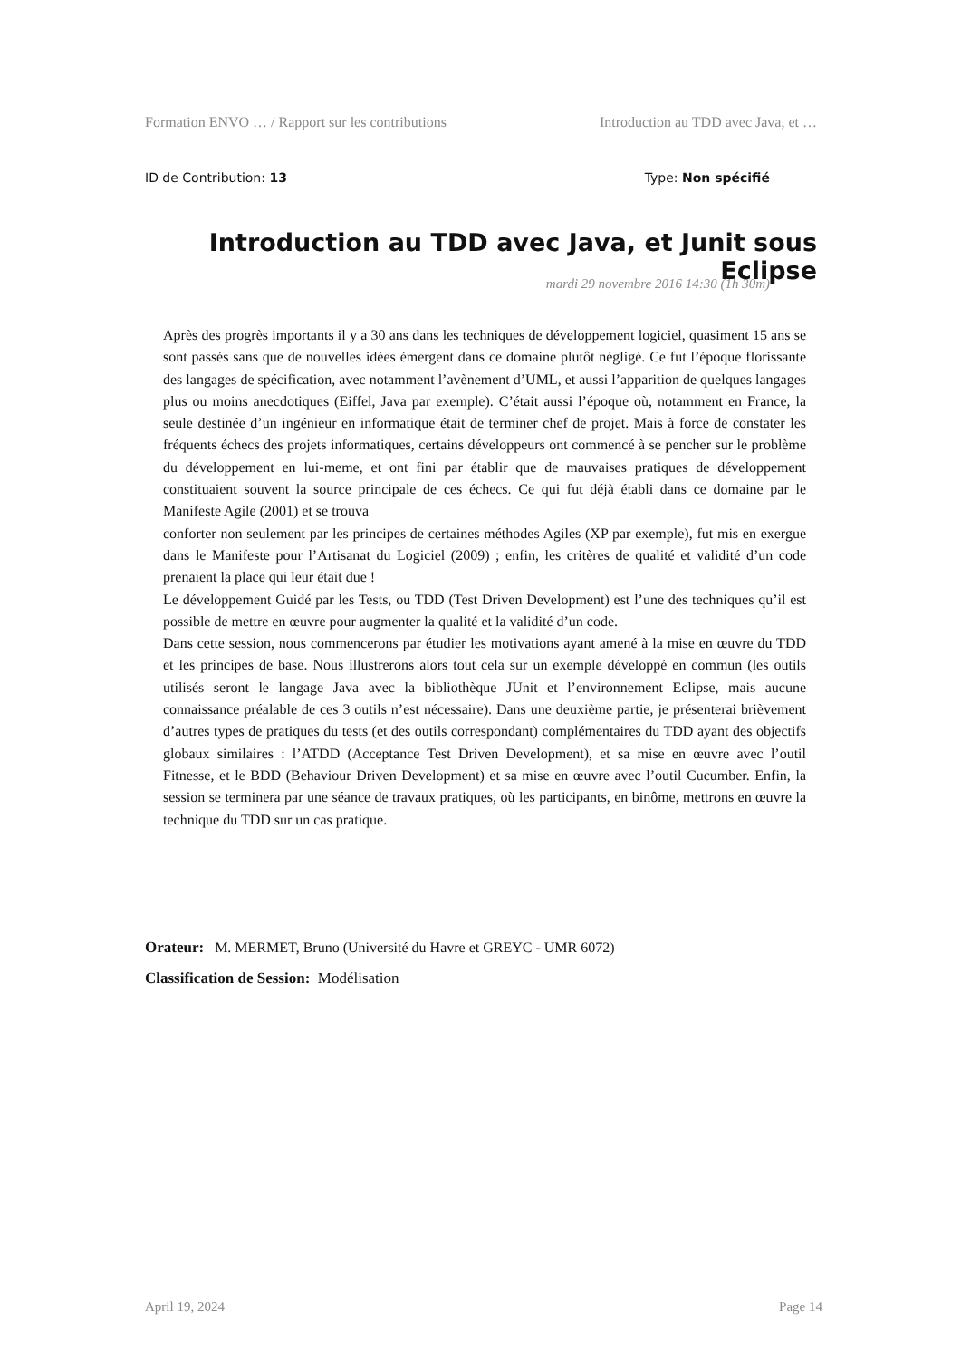Formation ENVO … / Rapport sur les contributions Introduction au TDD avec Java, et …
ID de Contribution: 13 Type: Non spécifié
Introduction au TDD avec Java, et Junit sous Eclipse
mardi 29 novembre 2016 14:30 (1h 30m)
Après des progrès importants il y a 30 ans dans les techniques de développement logiciel, quasiment 15 ans se sont passés sans que de nouvelles idées émergent dans ce domaine plutôt négligé. Ce fut l’époque florissante des langages de spécification, avec notamment l’avènement d’UML, et aussi l’apparition de quelques langages plus ou moins anecdotiques (Eiffel, Java par exemple). C’était aussi l’époque où, notamment en France, la seule destinée d’un ingénieur en informatique était de terminer chef de projet. Mais à force de constater les fréquents échecs des projets informatiques, certains développeurs ont commencé à se pencher sur le problème du développement en lui-meme, et ont fini par établir que de mauvaises pratiques de développement constituaient souvent la source principale de ces échecs. Ce qui fut déjà établi dans ce domaine par le Manifeste Agile (2001) et se trouva
conforter non seulement par les principes de certaines méthodes Agiles (XP par exemple), fut mis en exergue dans le Manifeste pour l’Artisanat du Logiciel (2009) ; enfin, les critères de qualité et validité d’un code prenaient la place qui leur était due !
Le développement Guidé par les Tests, ou TDD (Test Driven Development) est l’une des techniques qu’il est possible de mettre en œuvre pour augmenter la qualité et la validité d’un code.
Dans cette session, nous commencerons par étudier les motivations ayant amené à la mise en œuvre du TDD et les principes de base. Nous illustrerons alors tout cela sur un exemple développé en commun (les outils utilisés seront le langage Java avec la bibliothèque JUnit et l’environnement Eclipse, mais aucune connaissance préalable de ces 3 outils n’est nécessaire). Dans une deuxième partie, je présenterai brièvement d’autres types de pratiques du tests (et des outils correspondant) complémentaires du TDD ayant des objectifs globaux similaires : l’ATDD (Acceptance Test Driven Development), et sa mise en œuvre avec l’outil Fitnesse, et le BDD (Behaviour Driven Development) et sa mise en œuvre avec l’outil Cucumber. Enfin, la session se terminera par une séance de travaux pratiques, où les participants, en binôme, mettrons en œuvre la technique du TDD sur un cas pratique.
Orateur: M. MERMET, Bruno (Université du Havre et GREYC - UMR 6072)
Classification de Session: Modélisation
April 19, 2024 Page 14